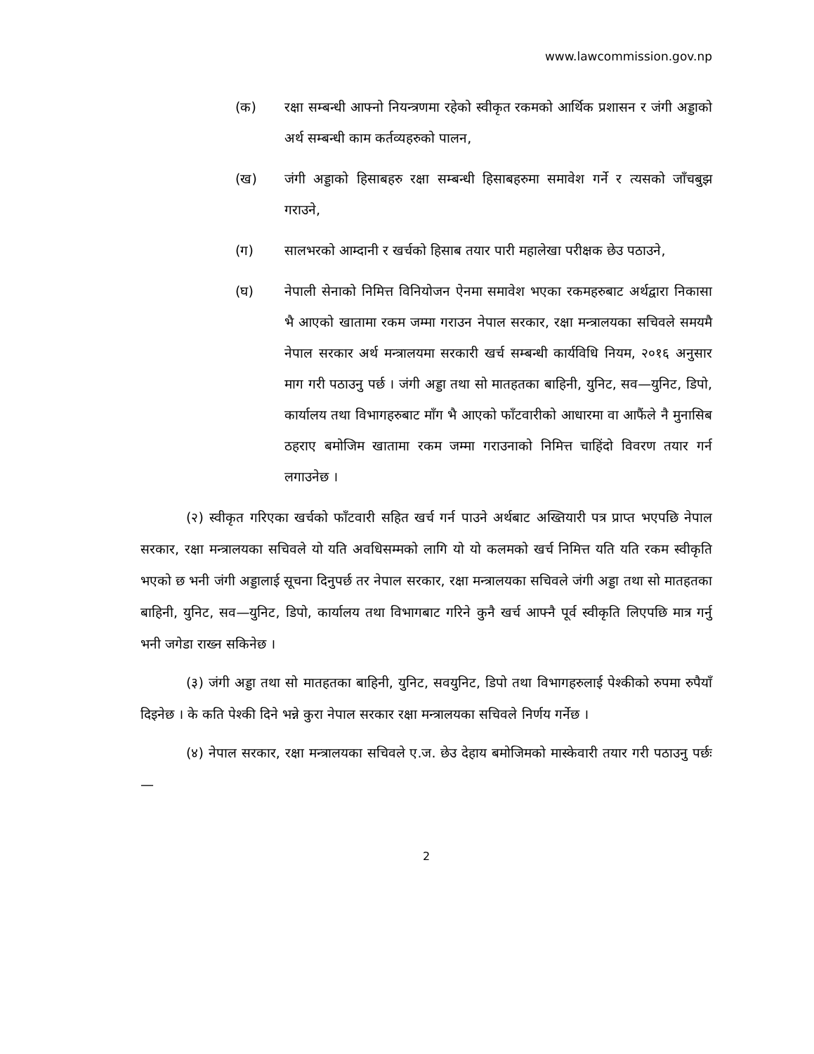www.lawcommission.gov.np
(क) रक्षा सम्बन्धी आफ्नो नियन्त्रणमा रहेको स्वीकृत रकमको आर्थिक प्रशासन र जंगी अड्डाको अर्थ सम्बन्धी काम कर्तव्यहरुको पालन,
(ख) जंगी अड्डाको हिसाबहरु रक्षा सम्बन्धी हिसाबहरुमा समावेश गर्ने र त्यसको जाँचबुझ गराउने,
(ग) सालभरको आम्दानी र खर्चको हिसाब तयार पारी महालेखा परीक्षक छेउ पठाउने,
(घ) नेपाली सेनाको निमित्त विनियोजन ऐनमा समावेश भएका रकमहरुबाट अर्थद्वारा निकासा भै आएको खातामा रकम जम्मा गराउन नेपाल सरकार, रक्षा मन्त्रालयका सचिवले समयमै नेपाल सरकार अर्थ मन्त्रालयमा सरकारी खर्च सम्बन्धी कार्यविधि नियम, २०१६ अनुसार माग गरी पठाउनु पर्छ । जंगी अड्डा तथा सो मातहतका बाहिनी, युनिट, सव—युनिट, डिपो, कार्यालय तथा विभागहरुबाट माँग भै आएको फाँटवारीको आधारमा वा आफैंले नै मुनासिब ठहराए बमोजिम खातामा रकम जम्मा गराउनाको निमित्त चाहिंदो विवरण तयार गर्न लगाउनेछ ।
(२) स्वीकृत गरिएका खर्चको फाँटवारी सहित खर्च गर्न पाउने अर्थबाट अख्तियारी पत्र प्राप्त भएपछि नेपाल सरकार, रक्षा मन्त्रालयका सचिवले यो यति अवधिसम्मको लागि यो यो कलमको खर्च निमित्त यति यति रकम स्वीकृति भएको छ भनी जंगी अड्डालाई सूचना दिनुपर्छ तर नेपाल सरकार, रक्षा मन्त्रालयका सचिवले जंगी अड्डा तथा सो मातहतका बाहिनी, युनिट, सव—युनिट, डिपो, कार्यालय तथा विभागबाट गरिने कुनै खर्च आफ्नै पूर्व स्वीकृति लिएपछि मात्र गर्नु भनी जगेडा राख्न सकिनेछ ।
(३) जंगी अड्डा तथा सो मातहतका बाहिनी, युनिट, सवयुनिट, डिपो तथा विभागहरुलाई पेश्कीको रुपमा रुपैयाँ दिइनेछ । के कति पेश्की दिने भन्ने कुरा नेपाल सरकार रक्षा मन्त्रालयका सचिवले निर्णय गर्नेछ ।
(४) नेपाल सरकार, रक्षा मन्त्रालयका सचिवले ए.ज. छेउ देहाय बमोजिमको मास्केवारी तयार गरी पठाउनु पर्छः—
2